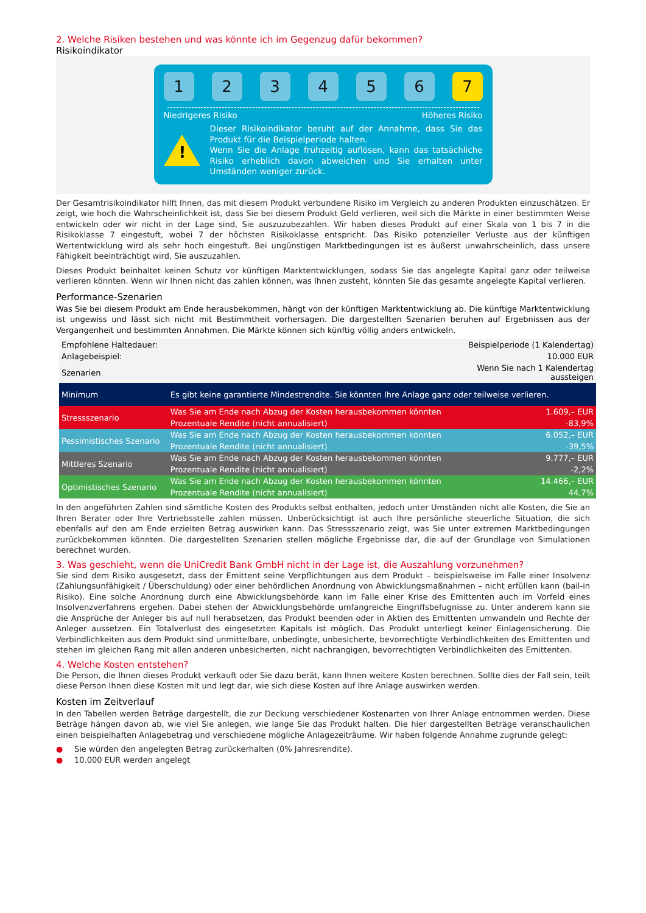2. Welche Risiken bestehen und was könnte ich im Gegenzug dafür bekommen?
Risikoindikator
1 2 3 4 5 6 7
Niedrigeres Risiko Höheres Risiko
!
Dieser Risikoindikator beruht auf der Annahme, dass Sie das Produkt für die Beispielperiode halten.
Wenn Sie die Anlage frühzeitig auflösen, kann das tatsächliche Risiko erheblich davon abweichen und Sie erhalten unter Umständen weniger zurück.
Der Gesamtrisikoindikator hilft Ihnen, das mit diesem Produkt verbundene Risiko im Vergleich zu anderen Produkten einzuschätzen. Er zeigt, wie hoch die Wahrscheinlichkeit ist, dass Sie bei diesem Produkt Geld verlieren, weil sich die Märkte in einer bestimmten Weise entwickeln oder wir nicht in der Lage sind, Sie auszuzubezahlen. Wir haben dieses Produkt auf einer Skala von 1 bis 7 in die Risikoklasse 7 eingestuft, wobei 7 der höchsten Risikoklasse entspricht. Das Risiko potenzieller Verluste aus der künftigen Wertentwicklung wird als sehr hoch eingestuft. Bei ungünstigen Marktbedingungen ist es äußerst unwahrscheinlich, dass unsere Fähigkeit beeinträchtigt wird, Sie auszuzahlen.
Dieses Produkt beinhaltet keinen Schutz vor künftigen Marktentwicklungen, sodass Sie das angelegte Kapital ganz oder teilweise verlieren könnten. Wenn wir Ihnen nicht das zahlen können, was Ihnen zusteht, könnten Sie das gesamte angelegte Kapital verlieren.
Performance-Szenarien
Was Sie bei diesem Produkt am Ende herausbekommen, hängt von der künftigen Marktentwicklung ab. Die künftige Marktentwicklung ist ungewiss und lässt sich nicht mit Bestimmtheit vorhersagen. Die dargestellten Szenarien beruhen auf Ergebnissen aus der Vergangenheit und bestimmten Annahmen. Die Märkte können sich künftig völlig anders entwickeln.
| Empfohlene Haltedauer: | | Beispielperiode (1 Kalendertag) |
| Anlagebeispiel: | | 10.000 EUR |
| Szenarien | | Wenn Sie nach 1 Kalendertag aussteigen |
| Minimum | Es gibt keine garantierte Mindestrendite. Sie könnten Ihre Anlage ganz oder teilweise verlieren. | |
| Stressszenario | Was Sie am Ende nach Abzug der Kosten herausbekommen könnten | 1.609,– EUR |
| | Prozentuale Rendite (nicht annualisiert) | -83,9% |
| Pessimistisches Szenario | Was Sie am Ende nach Abzug der Kosten herausbekommen könnten | 6.052,– EUR |
| | Prozentuale Rendite (nicht annualisiert) | -39,5% |
| Mittleres Szenario | Was Sie am Ende nach Abzug der Kosten herausbekommen könnten | 9.777,– EUR |
| | Prozentuale Rendite (nicht annualisiert) | -2,2% |
| Optimistisches Szenario | Was Sie am Ende nach Abzug der Kosten herausbekommen könnten | 14.466,– EUR |
| | Prozentuale Rendite (nicht annualisiert) | 44,7% |
In den angeführten Zahlen sind sämtliche Kosten des Produkts selbst enthalten, jedoch unter Umständen nicht alle Kosten, die Sie an Ihren Berater oder Ihre Vertriebsstelle zahlen müssen. Unberücksichtigt ist auch Ihre persönliche steuerliche Situation, die sich ebenfalls auf den am Ende erzielten Betrag auswirken kann. Das Stressszenario zeigt, was Sie unter extremen Marktbedingungen zurückbekommen könnten. Die dargestellten Szenarien stellen mögliche Ergebnisse dar, die auf der Grundlage von Simulationen berechnet wurden.
3. Was geschieht, wenn die UniCredit Bank GmbH nicht in der Lage ist, die Auszahlung vorzunehmen?
Sie sind dem Risiko ausgesetzt, dass der Emittent seine Verpflichtungen aus dem Produkt – beispielsweise im Falle einer Insolvenz (Zahlungsunfähigkeit / Überschuldung) oder einer behördlichen Anordnung von Abwicklungsmaßnahmen – nicht erfüllen kann (bail-in Risiko). Eine solche Anordnung durch eine Abwicklungsbehörde kann im Falle einer Krise des Emittenten auch im Vorfeld eines Insolvenzverfahrens ergehen. Dabei stehen der Abwicklungsbehörde umfangreiche Eingriffsbefugnisse zu. Unter anderem kann sie die Ansprüche der Anleger bis auf null herabsetzen, das Produkt beenden oder in Aktien des Emittenten umwandeln und Rechte der Anleger aussetzen. Ein Totalverlust des eingesetzten Kapitals ist möglich. Das Produkt unterliegt keiner Einlagensicherung. Die Verbindlichkeiten aus dem Produkt sind unmittelbare, unbedingte, unbesicherte, bevorrechtigte Verbindlichkeiten des Emittenten und stehen im gleichen Rang mit allen anderen unbesicherten, nicht nachrangigen, bevorrechtigten Verbindlichkeiten des Emittenten.
4. Welche Kosten entstehen?
Die Person, die Ihnen dieses Produkt verkauft oder Sie dazu berät, kann Ihnen weitere Kosten berechnen. Sollte dies der Fall sein, teilt diese Person Ihnen diese Kosten mit und legt dar, wie sich diese Kosten auf Ihre Anlage auswirken werden.
Kosten im Zeitverlauf
In den Tabellen werden Beträge dargestellt, die zur Deckung verschiedener Kostenarten von Ihrer Anlage entnommen werden. Diese Beträge hängen davon ab, wie viel Sie anlegen, wie lange Sie das Produkt halten. Die hier dargestellten Beträge veranschaulichen einen beispielhaften Anlagebetrag und verschiedene mögliche Anlagezeiträume. Wir haben folgende Annahme zugrunde gelegt:
● Sie würden den angelegten Betrag zurückerhalten (0% Jahresrendite).
● 10.000 EUR werden angelegt